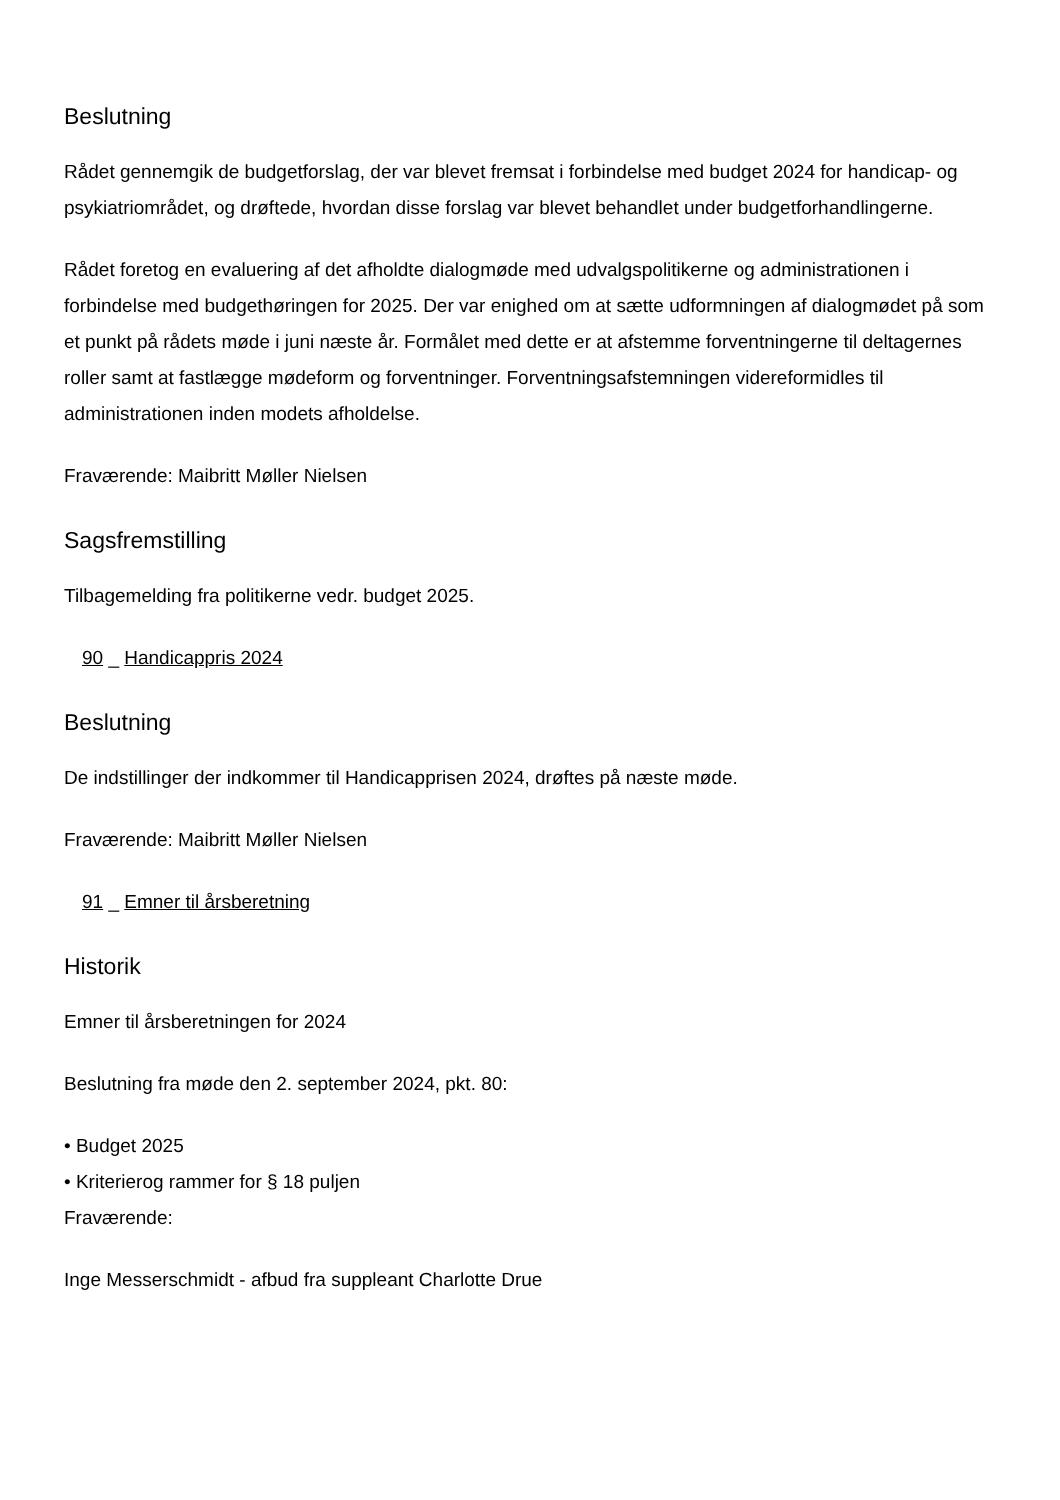Beslutning
Rådet gennemgik de budgetforslag, der var blevet fremsat i forbindelse med budget 2024 for handicap- og psykiatriområdet, og drøftede, hvordan disse forslag var blevet behandlet under budgetforhandlingerne.
Rådet foretog en evaluering af det afholdte dialogmøde med udvalgspolitikerne og administrationen i forbindelse med budgethøringen for 2025. Der var enighed om at sætte udformningen af dialogmødet på som et punkt på rådets møde i juni næste år. Formålet med dette er at afstemme forventningerne til deltagernes roller samt at fastlægge mødeform og forventninger. Forventningsafstemningen videreformidles til administrationen inden modets afholdelse.
Fraværende: Maibritt Møller Nielsen
Sagsfremstilling
Tilbagemelding fra politikerne vedr. budget 2025.
90 _ Handicappris 2024
Beslutning
De indstillinger der indkommer til Handicapprisen 2024, drøftes på næste møde.
Fraværende: Maibritt Møller Nielsen
91 _ Emner til årsberetning
Historik
Emner til årsberetningen for 2024
Beslutning fra møde den 2. september 2024, pkt. 80:
• Budget 2025
• Kriterierog rammer for § 18 puljen
Fraværende:
Inge Messerschmidt - afbud fra suppleant Charlotte Drue